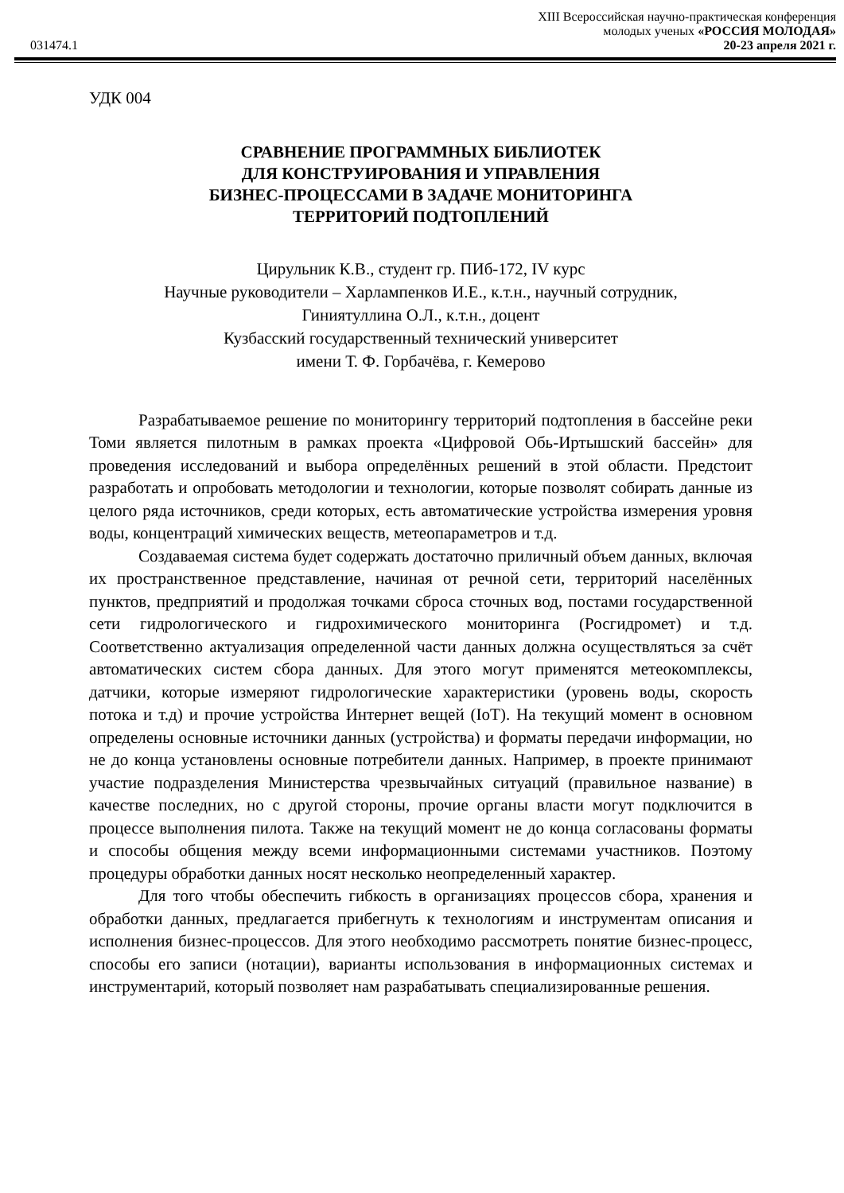031474.1
XIII Всероссийская научно-практическая конференция
молодых ученых «РОССИЯ МОЛОДАЯ»
20-23 апреля 2021 г.
УДК 004
СРАВНЕНИЕ ПРОГРАММНЫХ БИБЛИОТЕК
ДЛЯ КОНСТРУИРОВАНИЯ И УПРАВЛЕНИЯ
БИЗНЕС-ПРОЦЕССАМИ В ЗАДАЧЕ МОНИТОРИНГА
ТЕРРИТОРИЙ ПОДТОПЛЕНИЙ
Цирульник К.В., студент гр. ПИб-172, IV курс
Научные руководители – Харлампенков И.Е., к.т.н., научный сотрудник,
Гиниятуллина О.Л., к.т.н., доцент
Кузбасский государственный технический университет
имени Т. Ф. Горбачёва, г. Кемерово
Разрабатываемое решение по мониторингу территорий подтопления в бассейне реки Томи является пилотным в рамках проекта «Цифровой Обь-Иртышский бассейн» для проведения исследований и выбора определённых решений в этой области. Предстоит разработать и опробовать методологии и технологии, которые позволят собирать данные из целого ряда источников, среди которых, есть автоматические устройства измерения уровня воды, концентраций химических веществ, метеопараметров и т.д.
Создаваемая система будет содержать достаточно приличный объем данных, включая их пространственное представление, начиная от речной сети, территорий населённых пунктов, предприятий и продолжая точками сброса сточных вод, постами государственной сети гидрологического и гидрохимического мониторинга (Росгидромет) и т.д. Соответственно актуализация определенной части данных должна осуществляться за счёт автоматических систем сбора данных. Для этого могут применятся метеокомплексы, датчики, которые измеряют гидрологические характеристики (уровень воды, скорость потока и т.д) и прочие устройства Интернет вещей (IoT). На текущий момент в основном определены основные источники данных (устройства) и форматы передачи информации, но не до конца установлены основные потребители данных. Например, в проекте принимают участие подразделения Министерства чрезвычайных ситуаций (правильное название) в качестве последних, но с другой стороны, прочие органы власти могут подключится в процессе выполнения пилота. Также на текущий момент не до конца согласованы форматы и способы общения между всеми информационными системами участников. Поэтому процедуры обработки данных носят несколько неопределенный характер.
Для того чтобы обеспечить гибкость в организациях процессов сбора, хранения и обработки данных, предлагается прибегнуть к технологиям и инструментам описания и исполнения бизнес-процессов. Для этого необходимо рассмотреть понятие бизнес-процесс, способы его записи (нотации), варианты использования в информационных системах и инструментарий, который позволяет нам разрабатывать специализированные решения.